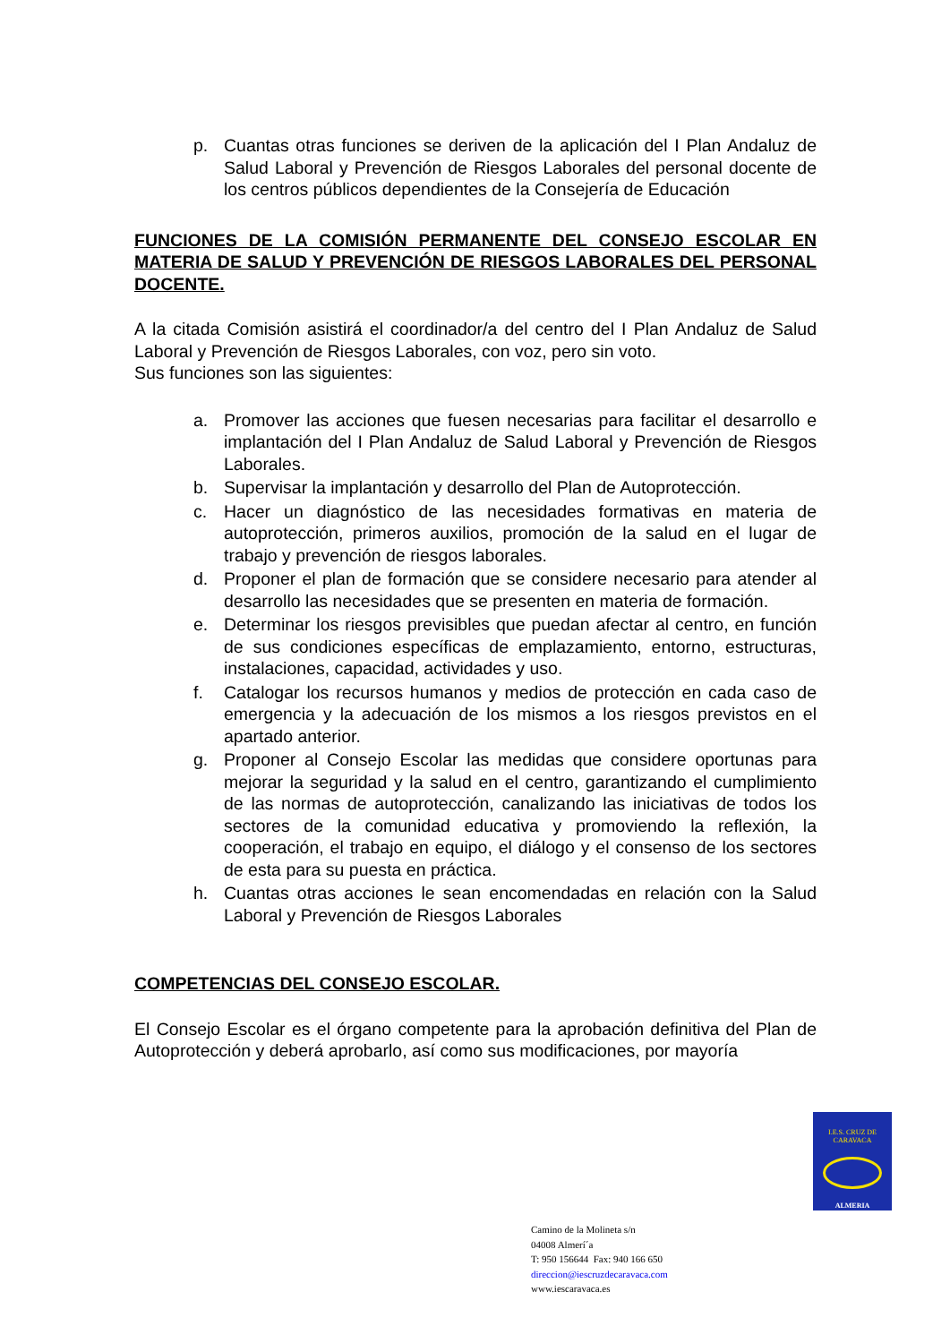p. Cuantas otras funciones se deriven de la aplicación del I Plan Andaluz de Salud Laboral y Prevención de Riesgos Laborales del personal docente de los centros públicos dependientes de la Consejería de Educación
FUNCIONES DE LA COMISIÓN PERMANENTE DEL CONSEJO ESCOLAR EN MATERIA DE SALUD Y PREVENCIÓN DE RIESGOS LABORALES DEL PERSONAL DOCENTE.
A la citada Comisión asistirá el coordinador/a del centro del I Plan Andaluz de Salud Laboral y Prevención de Riesgos Laborales, con voz, pero sin voto.
Sus funciones son las siguientes:
a. Promover las acciones que fuesen necesarias para facilitar el desarrollo e implantación del I Plan Andaluz de Salud Laboral y Prevención de Riesgos Laborales.
b. Supervisar la implantación y desarrollo del Plan de Autoprotección.
c. Hacer un diagnóstico de las necesidades formativas en materia de autoprotección, primeros auxilios, promoción de la salud en el lugar de trabajo y prevención de riesgos laborales.
d. Proponer el plan de formación que se considere necesario para atender al desarrollo las necesidades que se presenten en materia de formación.
e. Determinar los riesgos previsibles que puedan afectar al centro, en función de sus condiciones específicas de emplazamiento, entorno, estructuras, instalaciones, capacidad, actividades y uso.
f. Catalogar los recursos humanos y medios de protección en cada caso de emergencia y la adecuación de los mismos a los riesgos previstos en el apartado anterior.
g. Proponer al Consejo Escolar las medidas que considere oportunas para mejorar la seguridad y la salud en el centro, garantizando el cumplimiento de las normas de autoprotección, canalizando las iniciativas de todos los sectores de la comunidad educativa y promoviendo la reflexión, la cooperación, el trabajo en equipo, el diálogo y el consenso de los sectores de esta para su puesta en práctica.
h. Cuantas otras acciones le sean encomendadas en relación con la Salud Laboral y Prevención de Riesgos Laborales
COMPETENCIAS DEL CONSEJO ESCOLAR.
El Consejo Escolar es el órgano competente para la aprobación definitiva del Plan de Autoprotección y deberá aprobarlo, así como sus modificaciones, por mayoría
I.E.S. CRUZ DE CARAVACA
ALMERIA
Camino de la Molineta s/n
04008 Almerí´a
T: 950 156644 Fax: 940 166 650
direccion@iescruzdecaravaca.com
www.iescaravaca.es